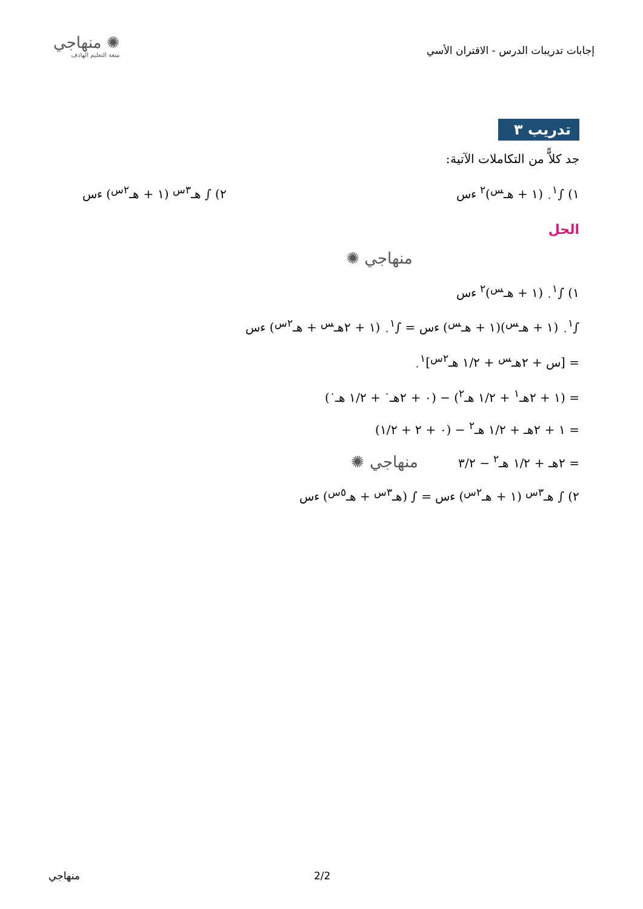إجابات تدريبات الدرس - الاقتران الأسي
✺ منهاجي
متعة التعليم الهادف
تدريب ٣
جد كلاًّ من التكاملات الآتية:
١) ∫<sub>٠</sub><sup>١</sup> (١ + هـ<sup>س</sup>)<sup>٢</sup> ءس ٢) ∫ هـ<sup>٣س</sup> (١ + هـ<sup>٢س</sup>) ءس
الحل
منهاجي ✺
١) ∫<sub>٠</sub><sup>١</sup> (١ + هـ<sup>س</sup>)<sup>٢</sup> ءس
∫<sub>٠</sub><sup>١</sup> (١ + هـ<sup>س</sup>)(١ + هـ<sup>س</sup>) ءس = ∫<sub>٠</sub><sup>١</sup> (١ + ٢هـ<sup>س</sup> + هـ<sup>٢س</sup>) ءس
= [س + ٢هـ<sup>س</sup> + ١/٢ هـ<sup>٢س</sup>]<sub>٠</sub><sup>١</sup>
= (١ + ٢هـ<sup>١</sup> + ١/٢ هـ<sup>٢</sup>) − (٠ + ٢هـ<sup>٠</sup> + ١/٢ هـ<sup>٠</sup>)
= ١ + ٢هـ + ١/٢ هـ<sup>٢</sup> − (٠ + ٢ + ١/٢)
= ٢هـ + ١/٢ هـ<sup>٢</sup> − ٣/٢ منهاجي ✺
٢) ∫ هـ<sup>٣س</sup> (١ + هـ<sup>٢س</sup>) ءس = ∫ (هـ<sup>٣س</sup> + هـ<sup>٥س</sup>) ءس
منهاجي 2/2